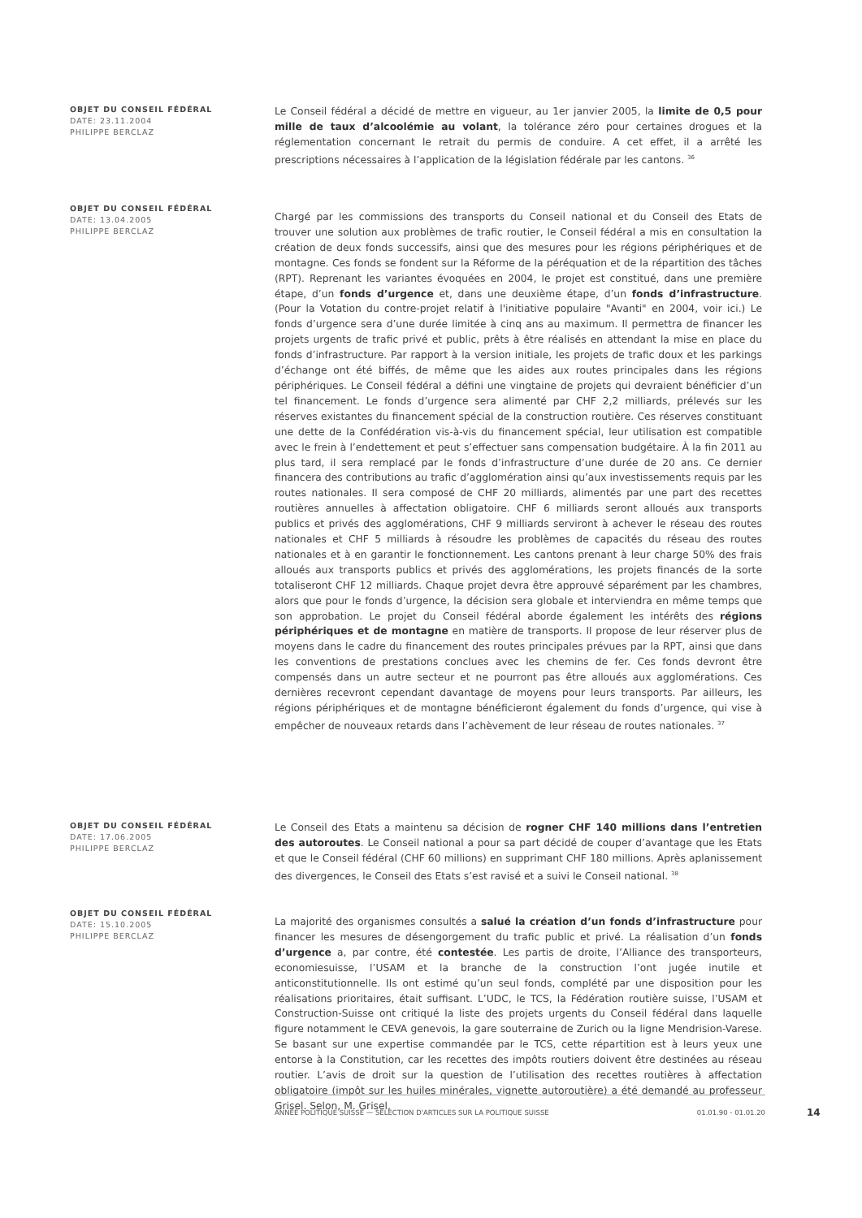OBJET DU CONSEIL FÉDÉRAL
DATE: 23.11.2004
PHILIPPE BERCLAZ
Le Conseil fédéral a décidé de mettre en vigueur, au 1er janvier 2005, la limite de 0,5 pour mille de taux d’alcoolémie au volant, la tolérance zéro pour certaines drogues et la réglementation concernant le retrait du permis de conduire. A cet effet, il a arrêté les prescriptions nécessaires à l’application de la législation fédérale par les cantons. <sup>36</sup>
OBJET DU CONSEIL FÉDÉRAL
DATE: 13.04.2005
PHILIPPE BERCLAZ
Chargé par les commissions des transports du Conseil national et du Conseil des Etats de trouver une solution aux problèmes de trafic routier, le Conseil fédéral a mis en consultation la création de deux fonds successifs, ainsi que des mesures pour les régions périphériques et de montagne. Ces fonds se fondent sur la Réforme de la péréquation et de la répartition des tâches (RPT). Reprenant les variantes évoquées en 2004, le projet est constitué, dans une première étape, d’un fonds d’urgence et, dans une deuxième étape, d’un fonds d’infrastructure. (Pour la Votation du contre-projet relatif à l'initiative populaire "Avanti" en 2004, voir ici.) Le fonds d’urgence sera d’une durée limitée à cinq ans au maximum. Il permettra de financer les projets urgents de trafic privé et public, prêts à être réalisés en attendant la mise en place du fonds d’infrastructure. Par rapport à la version initiale, les projets de trafic doux et les parkings d’échange ont été biffés, de même que les aides aux routes principales dans les régions périphériques. Le Conseil fédéral a défini une vingtaine de projets qui devraient bénéficier d’un tel financement. Le fonds d’urgence sera alimenté par CHF 2,2 milliards, prélevés sur les réserves existantes du financement spécial de la construction routière. Ces réserves constituant une dette de la Confédération vis-à-vis du financement spécial, leur utilisation est compatible avec le frein à l’endettement et peut s’effectuer sans compensation budgétaire. À la fin 2011 au plus tard, il sera remplacé par le fonds d’infrastructure d’une durée de 20 ans. Ce dernier financera des contributions au trafic d’agglomération ainsi qu’aux investissements requis par les routes nationales. Il sera composé de CHF 20 milliards, alimentés par une part des recettes routières annuelles à affectation obligatoire. CHF 6 milliards seront alloués aux transports publics et privés des agglomérations, CHF 9 milliards serviront à achever le réseau des routes nationales et CHF 5 milliards à résoudre les problèmes de capacités du réseau des routes nationales et à en garantir le fonctionnement. Les cantons prenant à leur charge 50% des frais alloués aux transports publics et privés des agglomérations, les projets financés de la sorte totaliseront CHF 12 milliards. Chaque projet devra être approuvé séparément par les chambres, alors que pour le fonds d’urgence, la décision sera globale et interviendra en même temps que son approbation. Le projet du Conseil fédéral aborde également les intérêts des régions périphériques et de montagne en matière de transports. Il propose de leur réserver plus de moyens dans le cadre du financement des routes principales prévues par la RPT, ainsi que dans les conventions de prestations conclues avec les chemins de fer. Ces fonds devront être compensés dans un autre secteur et ne pourront pas être alloués aux agglomérations. Ces dernières recevront cependant davantage de moyens pour leurs transports. Par ailleurs, les régions périphériques et de montagne bénéficieront également du fonds d’urgence, qui vise à empêcher de nouveaux retards dans l’achèvement de leur réseau de routes nationales. <sup>37</sup>
OBJET DU CONSEIL FÉDÉRAL
DATE: 17.06.2005
PHILIPPE BERCLAZ
Le Conseil des Etats a maintenu sa décision de rogner CHF 140 millions dans l’entretien des autoroutes. Le Conseil national a pour sa part décidé de couper d’avantage que les Etats et que le Conseil fédéral (CHF 60 millions) en supprimant CHF 180 millions. Après aplanissement des divergences, le Conseil des Etats s’est ravisé et a suivi le Conseil national. <sup>38</sup>
OBJET DU CONSEIL FÉDÉRAL
DATE: 15.10.2005
PHILIPPE BERCLAZ
La majorité des organismes consultés a salué la création d’un fonds d’infrastructure pour financer les mesures de désengorgement du trafic public et privé. La réalisation d’un fonds d’urgence a, par contre, été contestée. Les partis de droite, l’Alliance des transporteurs, economiesuisse, l’USAM et la branche de la construction l’ont jugée inutile et anticonstitutionnelle. Ils ont estimé qu’un seul fonds, complété par une disposition pour les réalisations prioritaires, était suffisant. L’UDC, le TCS, la Fédération routière suisse, l’USAM et Construction-Suisse ont critiqué la liste des projets urgents du Conseil fédéral dans laquelle figure notamment le CEVA genevois, la gare souterraine de Zurich ou la ligne Mendrision-Varese. Se basant sur une expertise commandée par le TCS, cette répartition est à leurs yeux une entorse à la Constitution, car les recettes des impôts routiers doivent être destinées au réseau routier. L’avis de droit sur la question de l’utilisation des recettes routières à affectation obligatoire (impôt sur les huiles minérales, vignette autoroutière) a été demandé au professeur Grisel. Selon, M. Grisel,
ANNÉE POLITIQUE SUISSE — SÉLECTION D'ARTICLES SUR LA POLITIQUE SUISSE 01.01.90 - 01.01.20
14